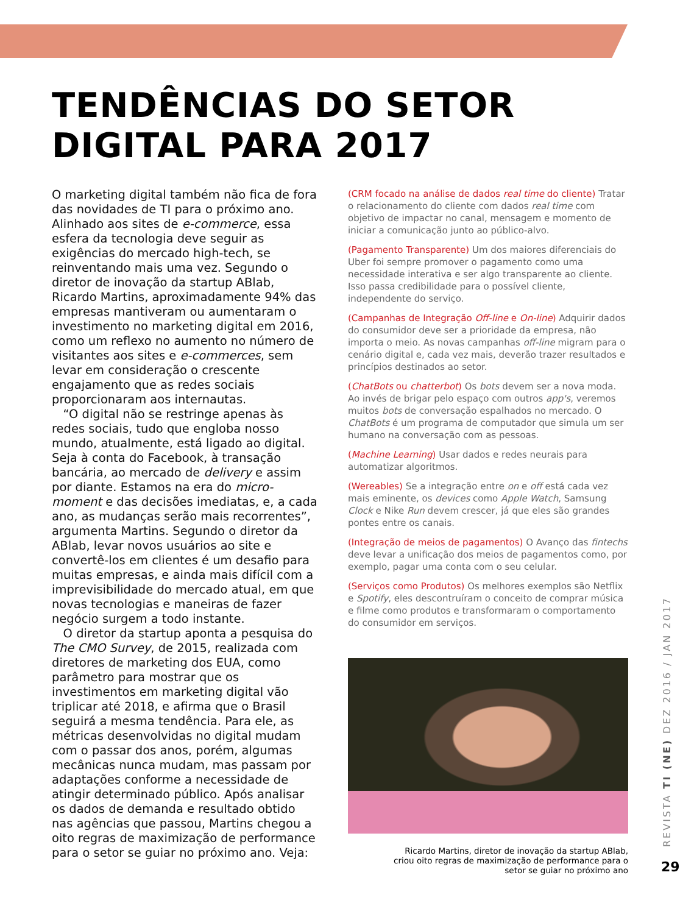TENDÊNCIAS DO SETOR
DIGITAL PARA 2017
O marketing digital também não fica de fora das novidades de TI para o próximo ano. Alinhado aos sites de e-commerce, essa esfera da tecnologia deve seguir as exigências do mercado high-tech, se reinventando mais uma vez. Segundo o diretor de inovação da startup ABlab, Ricardo Martins, aproximadamente 94% das empresas mantiveram ou aumentaram o investimento no marketing digital em 2016, como um reflexo no aumento no número de visitantes aos sites e e-commerces, sem levar em consideração o crescente engajamento que as redes sociais proporcionaram aos internautas.
“O digital não se restringe apenas às redes sociais, tudo que engloba nosso mundo, atualmente, está ligado ao digital. Seja à conta do Facebook, à transação bancária, ao mercado de delivery e assim por diante. Estamos na era do micro-moment e das decisões imediatas, e, a cada ano, as mudanças serão mais recorrentes”, argumenta Martins. Segundo o diretor da ABlab, levar novos usuários ao site e convertê-los em clientes é um desafio para muitas empresas, e ainda mais difícil com a imprevisibilidade do mercado atual, em que novas tecnologias e maneiras de fazer negócio surgem a todo instante.
O diretor da startup aponta a pesquisa do The CMO Survey, de 2015, realizada com diretores de marketing dos EUA, como parâmetro para mostrar que os investimentos em marketing digital vão triplicar até 2018, e afirma que o Brasil seguirá a mesma tendência. Para ele, as métricas desenvolvidas no digital mudam com o passar dos anos, porém, algumas mecânicas nunca mudam, mas passam por adaptações conforme a necessidade de atingir determinado público. Após analisar os dados de demanda e resultado obtido nas agências que passou, Martins chegou a oito regras de maximização de performance para o setor se guiar no próximo ano. Veja:
(CRM focado na análise de dados real time do cliente) Tratar o relacionamento do cliente com dados real time com objetivo de impactar no canal, mensagem e momento de iniciar a comunicação junto ao público-alvo.
(Pagamento Transparente) Um dos maiores diferenciais do Uber foi sempre promover o pagamento como uma necessidade interativa e ser algo transparente ao cliente. Isso passa credibilidade para o possível cliente, independente do serviço.
(Campanhas de Integração Off-line e On-line) Adquirir dados do consumidor deve ser a prioridade da empresa, não importa o meio. As novas campanhas off-line migram para o cenário digital e, cada vez mais, deverão trazer resultados e princípios destinados ao setor.
(ChatBots ou chatterbot) Os bots devem ser a nova moda. Ao invés de brigar pelo espaço com outros app's, veremos muitos bots de conversação espalhados no mercado. O ChatBots é um programa de computador que simula um ser humano na conversação com as pessoas.
(Machine Learning) Usar dados e redes neurais para automatizar algoritmos.
(Wereables) Se a integração entre on e off está cada vez mais eminente, os devices como Apple Watch, Samsung Clock e Nike Run devem crescer, já que eles são grandes pontes entre os canais.
(Integração de meios de pagamentos) O Avanço das fintechs deve levar a unificação dos meios de pagamentos como, por exemplo, pagar uma conta com o seu celular.
(Serviços como Produtos) Os melhores exemplos são Netflix e Spotify, eles descontruíram o conceito de comprar música e filme como produtos e transformaram o comportamento do consumidor em serviços.
Ricardo Martins, diretor de inovação da startup ABlab, criou oito regras de maximização de performance para o setor se guiar no próximo ano
REVISTA TI (NE) DEZ 2016 / JAN 2017
29